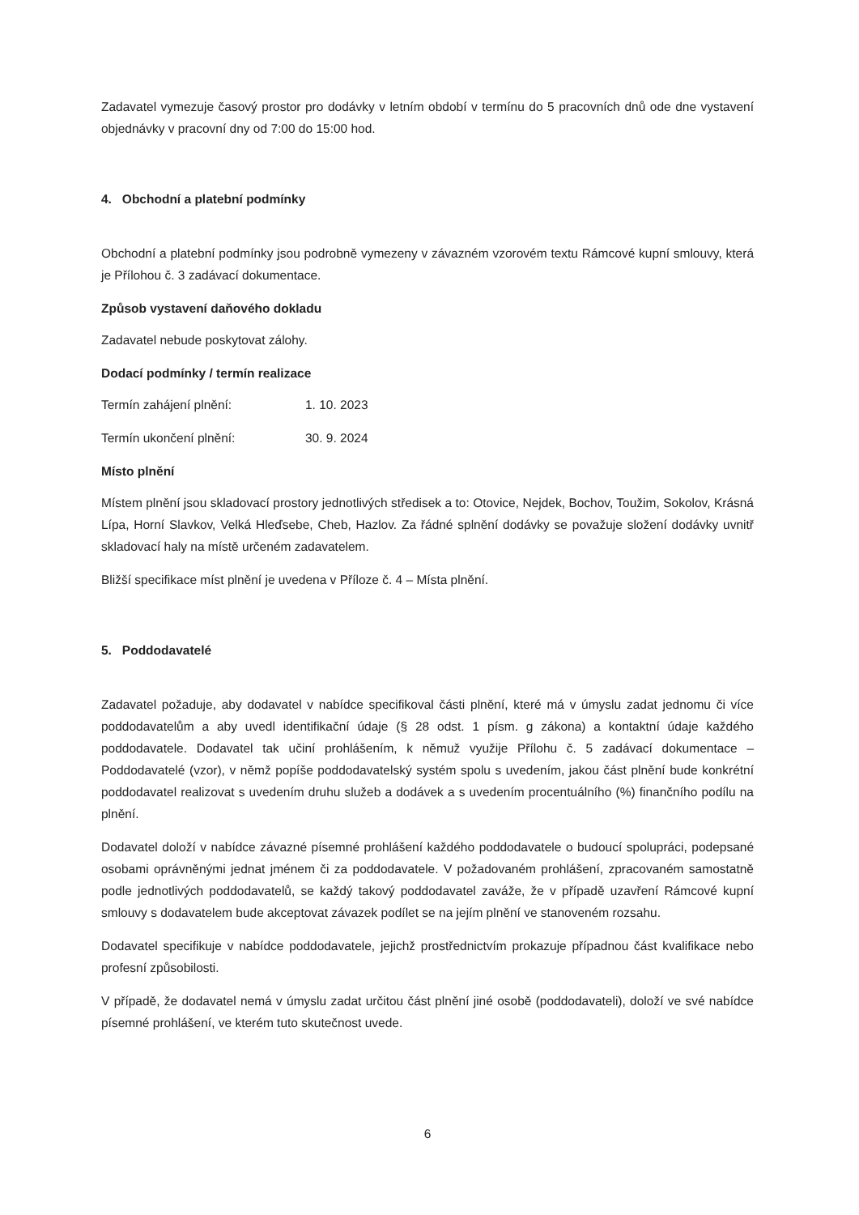Zadavatel vymezuje časový prostor pro dodávky v letním období v termínu do 5 pracovních dnů ode dne vystavení objednávky v pracovní dny od 7:00 do 15:00 hod.
4. Obchodní a platební podmínky
Obchodní a platební podmínky jsou podrobně vymezeny v závazném vzorovém textu Rámcové kupní smlouvy, která je Přílohou č. 3 zadávací dokumentace.
Způsob vystavení daňového dokladu
Zadavatel nebude poskytovat zálohy.
Dodací podmínky / termín realizace
Termín zahájení plnění: 1. 10. 2023
Termín ukončení plnění: 30. 9. 2024
Místo plnění
Místem plnění jsou skladovací prostory jednotlivých středisek a to: Otovice, Nejdek, Bochov, Toužim, Sokolov, Krásná Lípa, Horní Slavkov, Velká Hleďsebe, Cheb, Hazlov. Za řádné splnění dodávky se považuje složení dodávky uvnitř skladovací haly na místě určeném zadavatelem.
Bližší specifikace míst plnění je uvedena v Příloze č. 4 – Místa plnění.
5. Poddodavatelé
Zadavatel požaduje, aby dodavatel v nabídce specifikoval části plnění, které má v úmyslu zadat jednomu či více poddodavatelům a aby uvedl identifikační údaje (§ 28 odst. 1 písm. g zákona) a kontaktní údaje každého poddodavatele. Dodavatel tak učiní prohlášením, k němuž využije Přílohu č. 5 zadávací dokumentace – Poddodavatelé (vzor), v němž popíše poddodavatelský systém spolu s uvedením, jakou část plnění bude konkrétní poddodavatel realizovat s uvedením druhu služeb a dodávek a s uvedením procentuálního (%) finančního podílu na plnění.
Dodavatel doloží v nabídce závazné písemné prohlášení každého poddodavatele o budoucí spolupráci, podepsané osobami oprávněnými jednat jménem či za poddodavatele. V požadovaném prohlášení, zpracovaném samostatně podle jednotlivých poddodavatelů, se každý takový poddodavatel zaváže, že v případě uzavření Rámcové kupní smlouvy s dodavatelem bude akceptovat závazek podílet se na jejím plnění ve stanoveném rozsahu.
Dodavatel specifikuje v nabídce poddodavatele, jejichž prostřednictvím prokazuje případnou část kvalifikace nebo profesní způsobilosti.
V případě, že dodavatel nemá v úmyslu zadat určitou část plnění jiné osobě (poddodavateli), doloží ve své nabídce písemné prohlášení, ve kterém tuto skutečnost uvede.
6